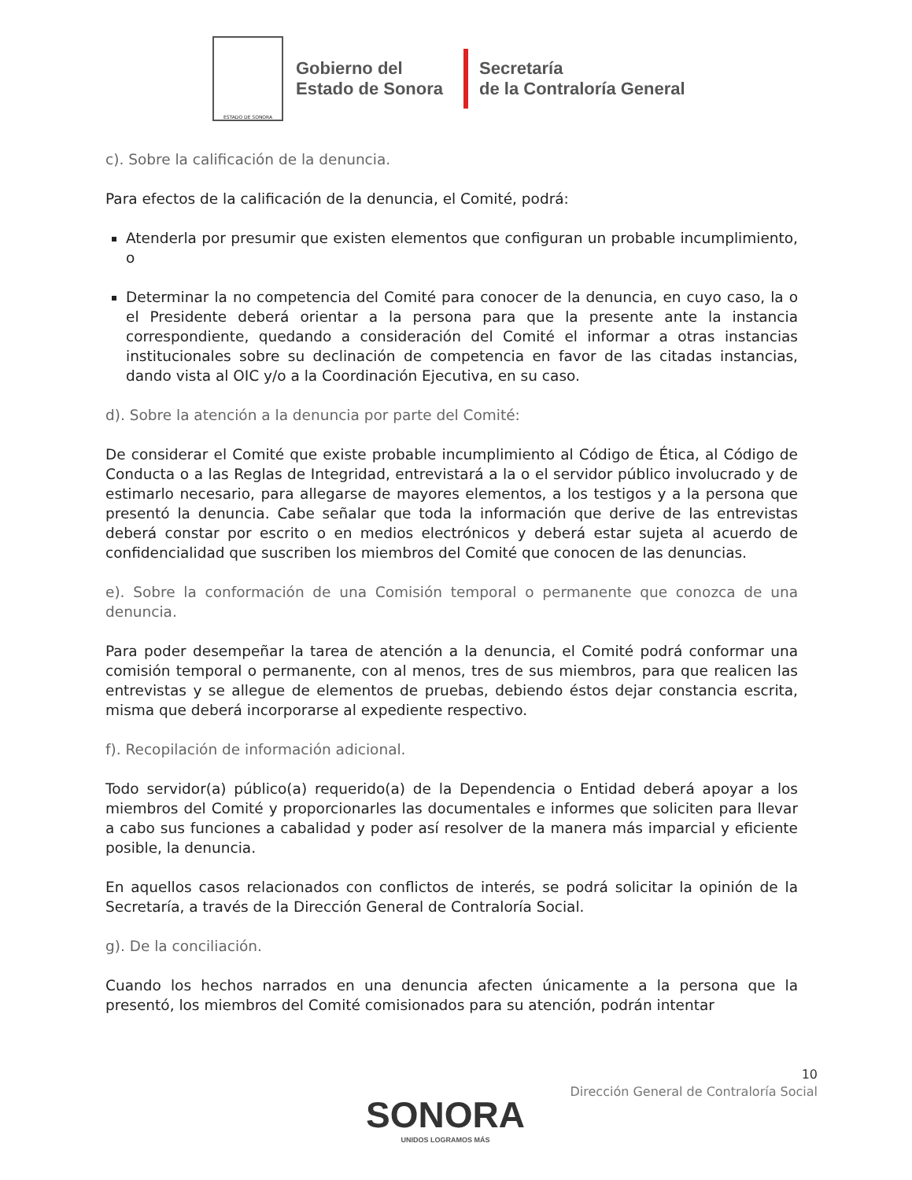ESTADO DE SONORA
Gobierno del
Estado de Sonora
Secretaría
de la Contraloría General
c). Sobre la calificación de la denuncia.
Para efectos de la calificación de la denuncia, el Comité, podrá:
Atenderla por presumir que existen elementos que configuran un probable incumplimiento, o
Determinar la no competencia del Comité para conocer de la denuncia, en cuyo caso, la o el Presidente deberá orientar a la persona para que la presente ante la instancia correspondiente, quedando a consideración del Comité el informar a otras instancias institucionales sobre su declinación de competencia en favor de las citadas instancias, dando vista al OIC y/o a la Coordinación Ejecutiva, en su caso.
d). Sobre la atención a la denuncia por parte del Comité:
De considerar el Comité que existe probable incumplimiento al Código de Ética, al Código de Conducta o a las Reglas de Integridad, entrevistará a la o el servidor público involucrado y de estimarlo necesario, para allegarse de mayores elementos, a los testigos y a la persona que presentó la denuncia. Cabe señalar que toda la información que derive de las entrevistas deberá constar por escrito o en medios electrónicos y deberá estar sujeta al acuerdo de confidencialidad que suscriben los miembros del Comité que conocen de las denuncias.
e). Sobre la conformación de una Comisión temporal o permanente que conozca de una denuncia.
Para poder desempeñar la tarea de atención a la denuncia, el Comité podrá conformar una comisión temporal o permanente, con al menos, tres de sus miembros, para que realicen las entrevistas y se allegue de elementos de pruebas, debiendo éstos dejar constancia escrita, misma que deberá incorporarse al expediente respectivo.
f). Recopilación de información adicional.
Todo servidor(a) público(a) requerido(a) de la Dependencia o Entidad deberá apoyar a los miembros del Comité y proporcionarles las documentales e informes que soliciten para llevar a cabo sus funciones a cabalidad y poder así resolver de la manera más imparcial y eficiente posible, la denuncia.
En aquellos casos relacionados con conflictos de interés, se podrá solicitar la opinión de la Secretaría, a través de la Dirección General de Contraloría Social.
g). De la conciliación.
Cuando los hechos narrados en una denuncia afecten únicamente a la persona que la presentó, los miembros del Comité comisionados para su atención, podrán intentar
10
Dirección General de Contraloría Social
SONORA
UNIDOS LOGRAMOS MÁS